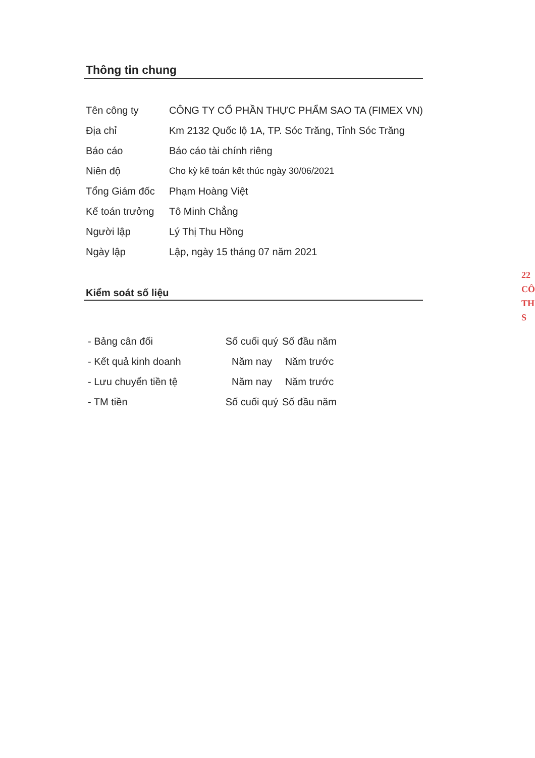Thông tin chung
| Tên công ty | CÔNG TY CỔ PHẦN THỰC PHẨM SAO TA (FIMEX VN) |
| Địa chỉ | Km 2132 Quốc lộ 1A, TP. Sóc Trăng, Tỉnh Sóc Trăng |
| Báo cáo | Báo cáo tài chính riêng |
| Niên độ | Cho kỳ kế toán kết thúc ngày 30/06/2021 |
| Tổng Giám đốc | Phạm Hoàng Việt |
| Kế toán trưởng | Tô Minh Chẳng |
| Người lập | Lý Thị Thu Hồng |
| Ngày lập | Lập, ngày 15 tháng 07 năm 2021 |
Kiểm soát số liệu
| - Bảng cân đối | Số cuối quý | Số đầu năm |
| - Kết quả kinh doanh | Năm nay | Năm trước |
| - Lưu chuyển tiền tệ | Năm nay | Năm trước |
| - TM tiền | Số cuối quý | Số đầu năm |
22
CÔ
TH
S